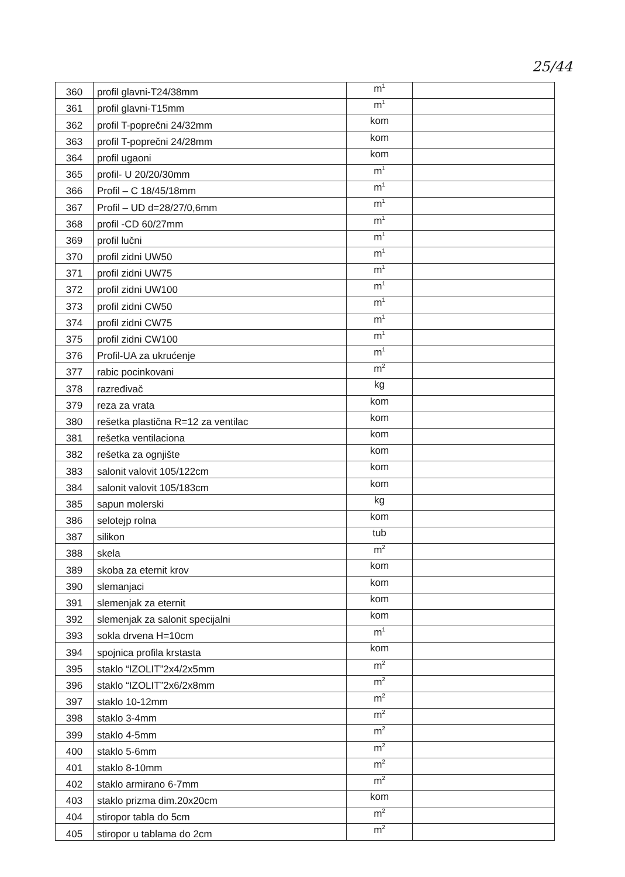25/44
| 360 | profil glavni-T24/38mm | m<sup>1</sup> | |
| 361 | profil glavni-T15mm | m<sup>1</sup> | |
| 362 | profil T-poprečni 24/32mm | kom | |
| 363 | profil T-poprečni 24/28mm | kom | |
| 364 | profil ugaoni | kom | |
| 365 | profil- U 20/20/30mm | m<sup>1</sup> | |
| 366 | Profil – C 18/45/18mm | m<sup>1</sup> | |
| 367 | Profil – UD d=28/27/0,6mm | m<sup>1</sup> | |
| 368 | profil -CD 60/27mm | m<sup>1</sup> | |
| 369 | profil lučni | m<sup>1</sup> | |
| 370 | profil zidni UW50 | m<sup>1</sup> | |
| 371 | profil zidni UW75 | m<sup>1</sup> | |
| 372 | profil zidni UW100 | m<sup>1</sup> | |
| 373 | profil zidni CW50 | m<sup>1</sup> | |
| 374 | profil zidni CW75 | m<sup>1</sup> | |
| 375 | profil zidni CW100 | m<sup>1</sup> | |
| 376 | Profil-UA za ukrućenje | m<sup>1</sup> | |
| 377 | rabic pocinkovani | m<sup>2</sup> | |
| 378 | razređivač | kg | |
| 379 | reza za vrata | kom | |
| 380 | rešetka plastična R=12 za ventilac | kom | |
| 381 | rešetka ventilaciona | kom | |
| 382 | rešetka za ognjište | kom | |
| 383 | salonit valovit 105/122cm | kom | |
| 384 | salonit valovit 105/183cm | kom | |
| 385 | sapun molerski | kg | |
| 386 | selotejp rolna | kom | |
| 387 | silikon | tub | |
| 388 | skela | m<sup>2</sup> | |
| 389 | skoba za eternit krov | kom | |
| 390 | slemanjaci | kom | |
| 391 | slemenjak za eternit | kom | |
| 392 | slemenjak za salonit specijalni | kom | |
| 393 | sokla drvena H=10cm | m<sup>1</sup> | |
| 394 | spojnica profila krstasta | kom | |
| 395 | staklo “IZOLIT”2x4/2x5mm | m<sup>2</sup> | |
| 396 | staklo “IZOLIT”2x6/2x8mm | m<sup>2</sup> | |
| 397 | staklo 10-12mm | m<sup>2</sup> | |
| 398 | staklo 3-4mm | m<sup>2</sup> | |
| 399 | staklo 4-5mm | m<sup>2</sup> | |
| 400 | staklo 5-6mm | m<sup>2</sup> | |
| 401 | staklo 8-10mm | m<sup>2</sup> | |
| 402 | staklo armirano 6-7mm | m<sup>2</sup> | |
| 403 | staklo prizma dim.20x20cm | kom | |
| 404 | stiropor tabla do 5cm | m<sup>2</sup> | |
| 405 | stiropor u tablama do 2cm | m<sup>2</sup> | |